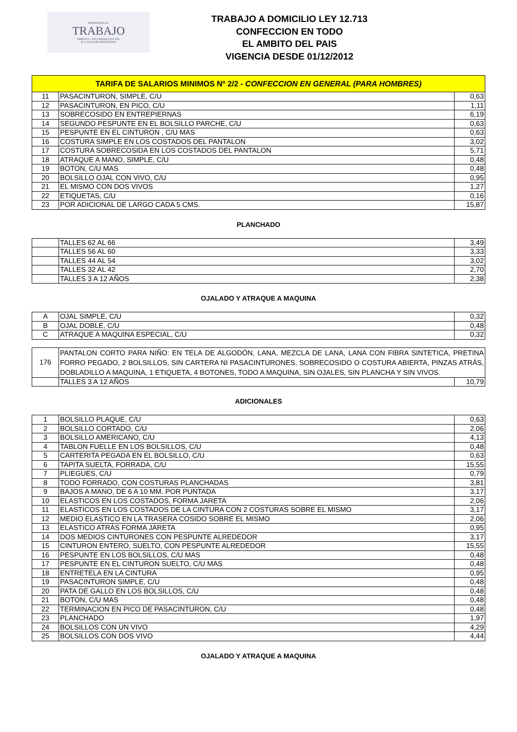MINISTERIO de
TRABAJO
EMPLEO y SEGURIDAD SOCIAL
de la NACION ARGENTINA
TRABAJO A DOMICILIO LEY 12.713
CONFECCION EN TODO
EL AMBITO DEL PAIS
VIGENCIA DESDE 01/12/2012
| TARIFA DE SALARIOS MINIMOS Nº 2/2 - CONFECCION EN GENERAL (PARA HOMBRES) | | |
| --- | --- | --- |
| 11 | PASACINTURON, SIMPLE, C/U | 0,63 |
| 12 | PASACINTURON, EN PICO, C/U | 1,11 |
| 13 | SOBRECOSIDO EN ENTREPIERNAS | 6,19 |
| 14 | SEGUNDO PESPUNTE EN EL BOLSILLO PARCHE, C/U | 0,63 |
| 15 | PESPUNTE EN EL CINTURON , C/U MAS | 0,63 |
| 16 | COSTURA SIMPLE EN LOS COSTADOS DEL PANTALON | 3,02 |
| 17 | COSTURA SOBRECOSIDA EN LOS COSTADOS DEL PANTALON | 5,71 |
| 18 | ATRAQUE A MANO, SIMPLE, C/U | 0,48 |
| 19 | BOTON, C/U MAS | 0,48 |
| 20 | BOLSILLO OJAL CON VIVO, C/U | 0,95 |
| 21 | EL MISMO CON DOS VIVOS | 1,27 |
| 22 | ETIQUETAS, C/U | 0,16 |
| 23 | POR ADICIONAL DE LARGO CADA 5 CMS. | 15,87 |
PLANCHADO
| | TALLES 62 AL 66 | 3,49 |
| | TALLES 56 AL 60 | 3,33 |
| | TALLES 44 AL 54 | 3,02 |
| | TALLES 32 AL 42 | 2,70 |
| | TALLES 3 A 12 AÑOS | 2,38 |
OJALADO Y ATRAQUE A MAQUINA
| A | OJAL SIMPLE, C/U | 0,32 |
| B | OJAL DOBLE, C/U | 0,48 |
| C | ATRAQUE A MAQUINA ESPECIAL, C/U | 0,32 |
| 176 | PANTALON CORTO PARA NIÑO: EN TELA DE ALGODÓN, LANA, MEZCLA DE LANA, LANA CON FIBRA SINTETICA, PRETINA FORRO PEGADO, 2 BOLSILLOS, SIN CARTERA NI PASACINTURONES, SOBRECOSIDO O COSTURA ABIERTA, PINZAS ATRÁS, DOBLADILLO A MAQUINA, 1 ETIQUETA, 4 BOTONES, TODO A MAQUINA, SIN OJALES, SIN PLANCHA Y SIN VIVOS. | |
| | TALLES 3 A 12 AÑOS | 10,79 |
ADICIONALES
| 1 | BOLSILLO PLAQUE, C/U | 0,63 |
| 2 | BOLSILLO CORTADO, C/U | 2,06 |
| 3 | BOLSILLO AMERICANO, C/U | 4,13 |
| 4 | TABLON FUELLE EN LOS BOLSILLOS, C/U | 0,48 |
| 5 | CARTERITA PEGADA EN EL BOLSILLO, C/U | 0,63 |
| 6 | TAPITA SUELTA, FORRADA, C/U | 15,55 |
| 7 | PLIEGUES, C/U | 0,79 |
| 8 | TODO FORRADO, CON COSTURAS PLANCHADAS | 3,81 |
| 9 | BAJOS A MANO, DE 6 A 10 MM. POR PUNTADA | 3,17 |
| 10 | ELASTICOS EN LOS COSTADOS, FORMA JARETA | 2,06 |
| 11 | ELASTICOS EN LOS COSTADOS DE LA CINTURA CON 2 COSTURAS SOBRE EL MISMO | 3,17 |
| 12 | MEDIO ELASTICO EN LA TRASERA COSIDO SOBRE EL MISMO | 2,06 |
| 13 | ELASTICO ATRÁS FORMA JARETA | 0,95 |
| 14 | DOS MEDIOS CINTURONES CON PESPUNTE ALREDEDOR | 3,17 |
| 15 | CINTURON ENTERO, SUELTO, CON PESPUNTE ALREDEDOR | 15,55 |
| 16 | PESPUNTE EN LOS BOLSILLOS, C/U MAS | 0,48 |
| 17 | PESPUNTE EN EL CINTURON SUELTO, C/U MAS | 0,48 |
| 18 | ENTRETELA EN LA CINTURA | 0,95 |
| 19 | PASACINTURON SIMPLE, C/U | 0,48 |
| 20 | PATA DE GALLO EN LOS BOLSILLOS, C/U | 0,48 |
| 21 | BOTON, C/U MAS | 0,48 |
| 22 | TERMINACION EN PICO DE PASACINTURON, C/U | 0,48 |
| 23 | PLANCHADO | 1,97 |
| 24 | BOLSILLOS CON UN VIVO | 4,29 |
| 25 | BOLSILLOS CON DOS VIVO | 4,44 |
OJALADO Y ATRAQUE A MAQUINA